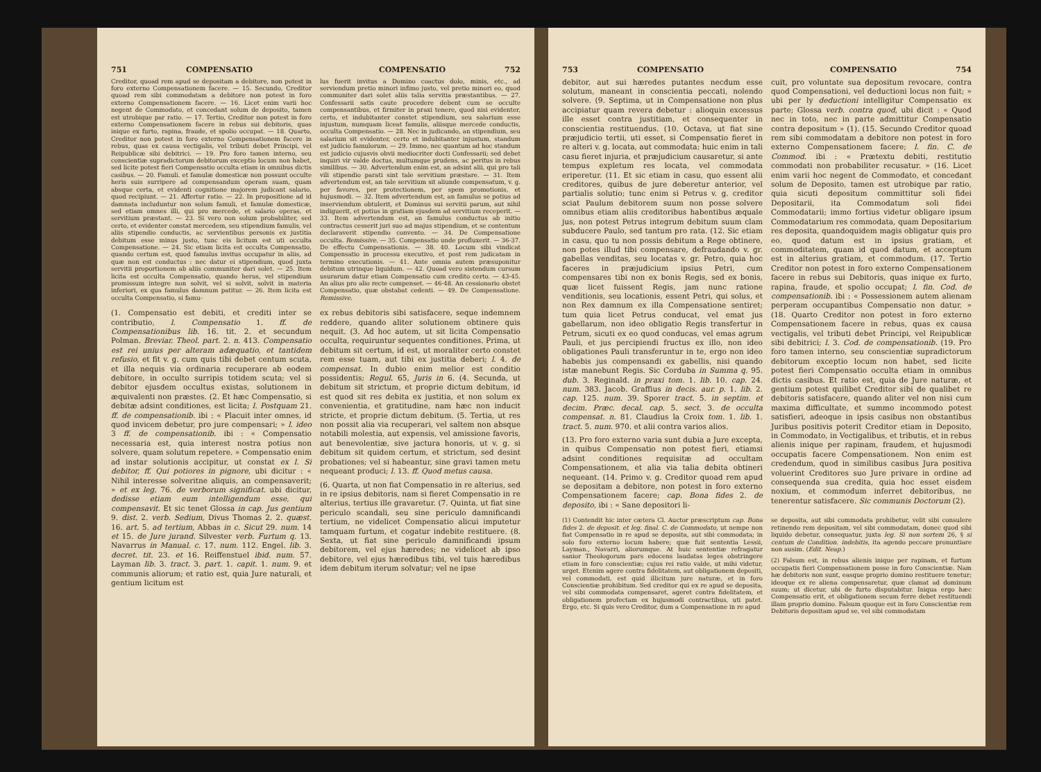751 COMPENSATIO COMPENSATIO 752
Creditor, quoad rem apud se depositam a debitore, non potest in foro externo Compensationem facere. — 15. Secundo, Creditor quoad rem sibi commodatam a debitore non potest in foro externo Compensationem facere. — 16. Licet enim varii hoc negent de Commodato, et concedant solum de deposito, tamen est utrobique par ratio. — 17. Tertio, Creditor non potest in foro externo Compensationem facere in rebus sui debitoris, quas inique ex furto, rapina, fraude, et spolio occupat. — 18. Quarto, Creditor non potest in foro externo Compensationem facere in rebus, quas ex causa vectigalis, vel tributi debet Principi, vel Reipublicæ sibi debitrici. — 19. Pro foro tamen interno, seu conscientiæ supradictorum debitorum exceptio locum non habet, sed licite potest fieri Compensatio occulta etiam in omnibus dictis casibus. — 20. Famuli. et famulæ domesticæ non possunt occulte heris suis surripere ad compensandum operam suam, quam absque certa, et evidenti cognitione majorem judicant salario, quod recipiunt. — 21. Affertur ratio. — 22. In propositione ad id damnata includuntur non solum famuli, et famulæ domesticæ, sed etiam omnes illi, qui pro mercede, et salario operas, et servitium præstant. — 23. Si vero non solum probabiliter, sed certo, et evidenter constat mercedem, seu stipendium famulis, vel aliis stipendio conductis, ac servientibus personis ex justitia debitum esse minus justo, tunc eis licitum est uti occulta Compensatione. — 24. Sic etiam licita est occulta Compensatio, quando certum est, quod famulus invitus occupatur in aliis, ad quæ non est conductus : nec datur ei stipendium, quod juxta servitii proportionem ab aliis communiter dari solet. — 25. Item licita est occulta Compensatio, quando herus, vel stipendium promissum integre non solvit, vel si solvit, solvit in materia inferiori, ex qua famulus damnum patitur. — 26. Item licita est occulta Compensatio, si famu-
lus fuerit invitus a Domino coactus dolo, minis, etc., ad serviendum pretio minori infimo justo, vel pretio minori eo, quod communiter dari solet aliis talia servitia præstantibus. — 27. Confessarii satis caute procedere debent cum se occulte compensantibus, et firmiter in praxi tenere, quod nisi evidenter, certo, et indubitanter constet stipendium, seu salarium esse injustum, numquam liceat famulis, aliisque mercede conductis, occulta Compensatio. — 28. Nec in judicando, an stipendium, seu salarium sit evidenter, certo et indubitanter injustum, standum est judicio famulorum. — 29. Immo, nec quantum ad hoc standum est judicio cujusvis obvii mediocriter docti Confessarii; sed debet inquiri vir valde doctus, multumque prudens, ac peritus in rebus similibus. — 30. Advertendum enim est, an adsint alii, qui pro tali vili stipendio parati sint tale servitium præstare. — 31. Item advertendum est, an tale servitium sit aliunde compensatum, v. g. per favores, per protectionem, per spem promotionis, et hujusmodi. — 32. Item advertendum est, an famulus se potius ad inserviendum obtulerit, et Dominus sui servitii parum, aut nihil indiguerit, et potius in gratiam ejusdem ad servitium receperit. — 33. Item advertendum est, an famulus conductus ab initio contractus cesserit juri suo ad majus stipendium, et se contentum declaraverit stipendio convento. — 34. De Compensatione occulta. Remissive. — 35. Compensatio unde profluxerit. — 36-37. De effectu Compensationis. — 38. 40. Locum sibi vindicat Compensatio in processu executivo, et post rem judicatam in termino executionis. — 41. Ante omnia autem præsuponitur debitum utrinque liquidum. — 42. Quoad vero sistendum cursum usurarum datur etiam Compensatio cum credito certo. — 43-45. An alius pro alio recte compenset. — 46-48. An cessionario obstet Compensatio, quæ obstabat cedenti. — 49. De Compensatione. Remissive.
(1. Compensatio est debiti, et crediti inter se contributio, l. Compensatio 1. ff. de Compensationibus lib. 16. tit. 2. et secundum Polman. Breviar. Theol. part. 2. n. 413. Compensatio est rei unius per alteram adæquatio, et tantidem refusio, et fit v. g. cum quis tibi debet centum scuta, et illa nequis via ordinaria recuperare ab eodem debitore, in occulto surripis totidem scuta; vel si debitor ejusdem occultus existas, solutionem in æquivalenti non præstes. (2. Et hæc Compensatio, si debitæ adsint conditiones, est licita; l. Postquam 21. ff. de compensationib. ibi : « Placuit inter omnes, id quod invicem debetur, pro jure compensari; » l. ideo 3 ff. de compensationib. ibi : « Compensatio necessaria est, quia interest nostra potius non solvere, quam solutum repetere. » Compensatio enim ad instar solutionis accipitur, ut constat ex l. Si debitor, ff. Qui potiores in pignore, ubi dicitur : « Nihil interesse solveritne aliquis, an compensaverit; » et ex leg. 76. de verborum significat. ubi dicitur, dedisse etiam eum intelligendum esse, qui compensavit. Et sic tenet Glossa in cap. Jus gentium 9. dist. 2. verb. Sedium, Divus Thomas 2. 2. quæst. 16. art. 5. ad tertium, Abbas in c. Sicut 29. num. 14 et 15. de Jure jurand. Silvester verb. Furtum q. 13. Navarrus in Manual. c. 17. num. 112. Engel. lib. 3. decret. tit. 23. et 16. Reiffenstuel ibid. num. 57. Layman lib. 3. tract. 3. part. 1. capit. 1. num. 9. et communis aliorum; et ratio est, quia Jure naturali, et gentium licitum est
ex rebus debitoris sibi satisfacere, seque indemnem reddere, quando aliter solutionem obtinere quis nequit. (3. Ad hoc autem, ut sit licita Compensatio occulta, requiruntur sequentes conditiones. Prima, ut debitum sit certum, id est, ut moraliter certo constet rem esse tuam, aut tibi ex justitia deberi; l. 4. de compensat. In dubio enim melior est conditio possidentis; Regul. 65, Juris in 6. (4. Secunda, ut debitum sit strictum, et proprie dictum debitum, id est quod sit res debita ex justitia, et non solum ex convenientia, et gratitudine, nam hæc non inducit stricte, et proprie dictum debitum. (5. Tertia, ut res non possit alia via recuperari, vel saltem non absque notabili molestia, aut expensis, vel amissione favoris, aut benevolentiæ, sive jactura honoris, ut v. g. si debitum sit quidem certum, et strictum, sed desint probationes; vel si habeantur, sine gravi tamen metu nequeant produci; l. 13. ff. Quod metus causa.
(6. Quarta, ut non fiat Compensatio in re alterius, sed in re ipsius debitoris, nam si fieret Compensatio in re alterius, tertius ille gravaretur. (7. Quinta, ut fiat sine periculo scandali, seu sine periculo damnificandi tertium, ne videlicet Compensatio alicui imputetur tamquam furtum, et cogatur indebite restituere. (8. Sexta, ut fiat sine periculo damnificandi ipsum debitorem, vel ejus hæredes; ne videlicet ab ipso debitore, vel ejus hæredibus tibi, vel tuis hæredibus idem debitum iterum solvatur; vel ne ipse
753 COMPENSATIO COMPENSATIO 754
debitor, aut sui hæredes putantes necdum esse solutum, maneant in conscientia peccati, nolendo solvere. (9. Septima, ut in Compensatione non plus accipiatur quam revera debetur : alioquin excessus ille esset contra justitiam, et consequenter in conscientia restituendus. (10. Octava, ut fiat sine præjudicio tertii, uti esset, si Compensatio fieret in re alteri v. g. locata, aut commodata; huic enim in tali casu fieret injuria, et præjudicium causaretur, si ante tempus expletum res locata, vel commodata eriperetur. (11. Et sic etiam in casu, quo essent alii creditores, quibus de jure deberetur anterior, vel partialis solutio; tunc enim si Petrus v. g. creditor sciat Paulum debitorem suum non posse solvere omnibus etiam aliis creditoribus habentibus æquale jus, non potest Petrus integrum debitum suum clam subducere Paulo, sed tantum pro rata. (12. Sic etiam in casu, quo tu non possis debitum a Rege obtinere, non potes illud tibi compensare, defraudando v. gr. gabellas venditas, seu locatas v. gr. Petro, quia hoc faceres in præjudicium ipsius Petri, cum compensares tibi non ex bonis Regis, sed ex bonis, quæ licet fuissent Regis, jam nunc ratione venditionis, seu locationis, essent Petri, qui solus, et non Rex damnum ex illa Compensatione sentiret; tum quia licet Petrus conducat, vel emat jus gabellarum, non ideo obligatio Regis transfertur in Petrum, sicuti ex eo quod conducas, vel emas agrum Pauli, et jus percipiendi fructus ex illo, non ideo obligationes Pauli transferuntur in te, ergo non ideo habebis jus compensandi ex gabellis, nisi quando istæ manebunt Regis. Sic Corduba in Summa q. 95. dub. 3. Reginald. in praxi tom. 1. lib. 10. cap. 24. num. 383. Jacob. Graffius in decis. aur. p. 1. lib. 2. cap. 125. num. 39. Sporer tract. 5. in septim. et decim. Præc. decal. cap. 5. sect. 3. de occulta compensat. n. 81. Claudius la Croix tom. 1. lib. 1. tract. 5. num. 970. et alii contra varios alios.
(13. Pro foro externo varia sunt dubia a Jure excepta, in quibus Compensatio non potest fieri, etiamsi adsint conditiones requisitæ ad occultam Compensationem, et alia via talia debita obtineri nequeant. (14. Primo v. g. Creditor quoad rem apud se depositam a debitore, non potest in foro externo Compensationem facere; cap. Bona fides 2. de deposito, ibi : « Sane depositori li-
cuit, pro voluntate sua depositum revocare, contra quod Compensationi, vel deductioni locus non fuit; » ubi per ly deductioni intelligitur Compensatio ex parte; Glossa verb. contra quod, ubi dicit : « Quod nec in toto, nec in parte admittitur Compensatio contra depositum » (1). (15. Secundo Creditor quoad rem sibi commodatam a debitore non potest in foro externo Compensationem facere; l. fin. C. de Commod. ibi : « Prætextu debiti, restitutio commodati non probabiliter recusatur. » (16. Licet enim varii hoc negent de Commodato, et concedant solum de Deposito, tamen est utrobique par ratio, quia sicuti depositum committitur soli fidei Depositarii, ita Commodatum soli fidei Commodatarii; immo fortius videtur obligare ipsum Commodatarium res commodata, quam Depositarium res deposita, quandoquidem magis obligatur quis pro eo, quod datum est in ipsius gratiam, et commoditatem, quam id quod datum, et acceptum est in alterius gratiam, et commodum. (17. Tertio Creditor non potest in foro externo Compensationem facere in rebus sui Debitoris, quas inique ex furto, rapina, fraude, et spolio occupat; l. fin. Cod. de compensationib. ibi : « Possessionem autem alienam perperam occupantibus Compensatio non datur. » (18. Quarto Creditor non potest in foro externo Compensationem facere in rebus, quas ex causa vectigalis, vel tributi debet Principi, vel Reipublicæ sibi debitrici; l. 3. Cod. de compensationib. (19. Pro foro tamen interno, seu conscientiæ supradictorum debitorum exceptio locum non habet, sed licite potest fieri Compensatio occulta etiam in omnibus dictis casibus. Et ratio est, quia de Jure naturæ, et gentium potest quilibet Creditor sibi de qualibet re debitoris satisfacere, quando aliter vel non nisi cum maxima difficultate, et summo incommodo potest satisfieri, adeoque in ipsis casibus non obstantibus Juribus positivis poterit Creditor etiam in Deposito, in Commodato, in Vectigalibus, et tributis, et in rebus alienis inique per rapinam, fraudem, et hujusmodi occupatis facere Compensationem. Non enim est credendum, quod in similibus casibus Jura positiva voluerint Creditores suo Jure privare in ordine ad consequenda sua credita, quia hoc esset eisdem noxium, et commodum inferret debitoribus, ne tenerentur satisfacere. Sic communis Doctorum (2).
(1) Contendit hic inter cætera Cl. Auctor præscriptum cap. Bona fides 2. de deposit. et leg. final. C. de Commodato, ut nempe non fiat Compensatio in re apud se deposita, aut sibi commodata; in solo foro externo locum habere; quæ fuit sententia Lessii, Layman., Navarri, aliorumque. At huic sententiæ refragatur sanior Theologorum pars edocens laudatas leges obstringere etiam in foro conscientiæ; cujus rei ratio valde, ut mihi videtur, urget. Etenim agere contra fidelitatem, aut obligationem depositi, vel commodati, est quid illicitum jure naturæ, et in foro Conscientiæ prohibitum. Sed creditor qui ex re apud se deposita, vel sibi commodata compensaret, ageret contra fidelitatem, et obligationem profectam ex hujusmodi contractibus, uti patet. Ergo, etc. Si quis vero Creditor, dum a Compensatione in re apud
se deposita, aut sibi commodata prohibetur, velit sibi consulere retinendo rem depositam, vel sibi commodatam, donec quod sibi liquido debetur, consequatur, juxta leg. Si non sortem 26, § si centum de Condition. indebitis, ita agendo peccare pronuntiare non ausim. (Edit. Neap.)
(2) Falsum est, in rebus alienis inique per rapinam, et furtum occupatis fieri Compensationem posse in foro Conscientiæ. Nam hæ debitoris non sunt, easque proprio domino restituere tenetur; ideoque ex re aliena compensaretur, quæ clamat ad dominum suum; ut dicetur, ubi de furto disputabitur. Iniqua ergo hæc Compensatio erit, et obligationem secum ferre debet restituendi illam proprio domino. Falsum quoque est in foro Conscientiæ rem Debitoris depositam apud se, vel sibi commodatam